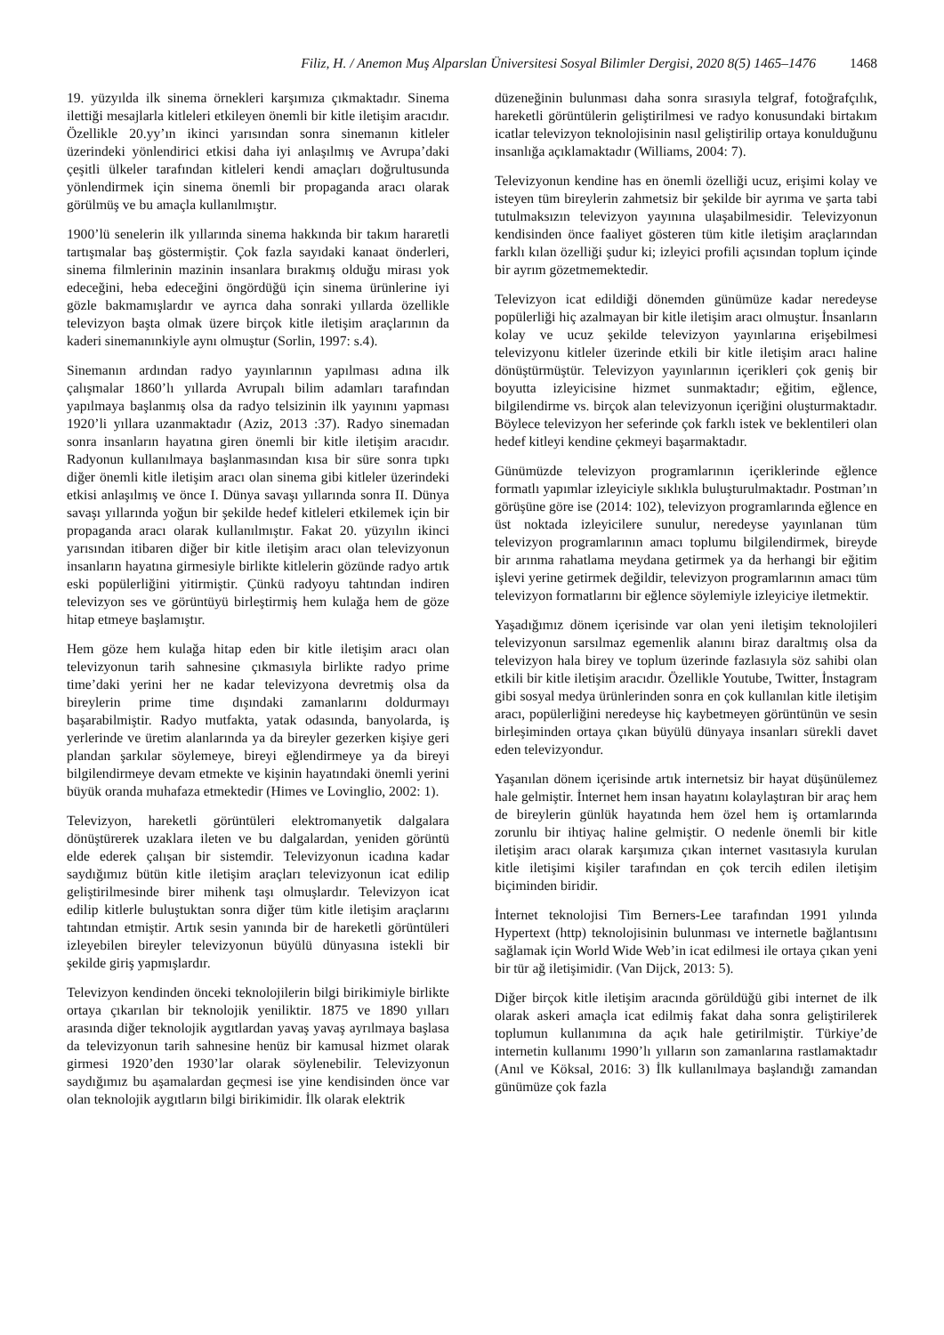Filiz, H. / Anemon Muş Alparslan Üniversitesi Sosyal Bilimler Dergisi, 2020 8(5) 1465–1476 1468
19. yüzyılda ilk sinema örnekleri karşımıza çıkmaktadır. Sinema ilettiği mesajlarla kitleleri etkileyen önemli bir kitle iletişim aracıdır. Özellikle 20.yy’ın ikinci yarısından sonra sinemanın kitleler üzerindeki yönlendirici etkisi daha iyi anlaşılmış ve Avrupa’daki çeşitli ülkeler tarafından kitleleri kendi amaçları doğrultusunda yönlendirmek için sinema önemli bir propaganda aracı olarak görülmüş ve bu amaçla kullanılmıştır.
1900’lü senelerin ilk yıllarında sinema hakkında bir takım hararetli tartışmalar baş göstermiştir. Çok fazla sayıdaki kanaat önderleri, sinema filmlerinin mazinin insanlara bırakmış olduğu mirası yok edeceğini, heba edeceğini öngördüğü için sinema ürünlerine iyi gözle bakmamışlardır ve ayrıca daha sonraki yıllarda özellikle televizyon başta olmak üzere birçok kitle iletişim araçlarının da kaderi sinemanınkiyle aynı olmuştur (Sorlin, 1997: s.4).
Sinemanın ardından radyo yayınlarının yapılması adına ilk çalışmalar 1860’lı yıllarda Avrupalı bilim adamları tarafından yapılmaya başlanmış olsa da radyo telsizinin ilk yayınını yapması 1920’li yıllara uzanmaktadır (Aziz, 2013 :37). Radyo sinemadan sonra insanların hayatına giren önemli bir kitle iletişim aracıdır. Radyonun kullanılmaya başlanmasından kısa bir süre sonra tıpkı diğer önemli kitle iletişim aracı olan sinema gibi kitleler üzerindeki etkisi anlaşılmış ve önce I. Dünya savaşı yıllarında sonra II. Dünya savaşı yıllarında yoğun bir şekilde hedef kitleleri etkilemek için bir propaganda aracı olarak kullanılmıştır. Fakat 20. yüzyılın ikinci yarısından itibaren diğer bir kitle iletişim aracı olan televizyonun insanların hayatına girmesiyle birlikte kitlelerin gözünde radyo artık eski popülerliğini yitirmiştir. Çünkü radyoyu tahtından indiren televizyon ses ve görüntüyü birleştirmiş hem kulağa hem de göze hitap etmeye başlamıştır.
Hem göze hem kulağa hitap eden bir kitle iletişim aracı olan televizyonun tarih sahnesine çıkmasıyla birlikte radyo prime time’daki yerini her ne kadar televizyona devretmiş olsa da bireylerin prime time dışındaki zamanlarını doldurmayı başarabilmiştir. Radyo mutfakta, yatak odasında, banyolarda, iş yerlerinde ve üretim alanlarında ya da bireyler gezerken kişiye geri plandan şarkılar söylemeye, bireyi eğlendirmeye ya da bireyi bilgilendirmeye devam etmekte ve kişinin hayatındaki önemli yerini büyük oranda muhafaza etmektedir (Himes ve Lovinglio, 2002: 1).
Televizyon, hareketli görüntüleri elektromanyetik dalgalara dönüştürerek uzaklara ileten ve bu dalgalardan, yeniden görüntü elde ederek çalışan bir sistemdir. Televizyonun icadına kadar saydığımız bütün kitle iletişim araçları televizyonun icat edilip geliştirilmesinde birer mihenk taşı olmuşlardır. Televizyon icat edilip kitlerle buluştuktan sonra diğer tüm kitle iletişim araçlarını tahtından etmiştir. Artık sesin yanında bir de hareketli görüntüleri izleyebilen bireyler televizyonun büyülü dünyasına istekli bir şekilde giriş yapmışlardır.
Televizyon kendinden önceki teknolojilerin bilgi birikimiyle birlikte ortaya çıkarılan bir teknolojik yeniliktir. 1875 ve 1890 yılları arasında diğer teknolojik aygıtlardan yavaş yavaş ayrılmaya başlasa da televizyonun tarih sahnesine henüz bir kamusal hizmet olarak girmesi 1920’den 1930’lar olarak söylenebilir. Televizyonun saydığımız bu aşamalardan geçmesi ise yine kendisinden önce var olan teknolojik aygıtların bilgi birikimidir. İlk olarak elektrik
düzeneğinin bulunması daha sonra sırasıyla telgraf, fotoğrafçılık, hareketli görüntülerin geliştirilmesi ve radyo konusundaki birtakım icatlar televizyon teknolojisinin nasıl geliştirilip ortaya konulduğunu insanlığa açıklamaktadır (Williams, 2004: 7).
Televizyonun kendine has en önemli özelliği ucuz, erişimi kolay ve isteyen tüm bireylerin zahmetsiz bir şekilde bir ayrıma ve şarta tabi tutulmaksızın televizyon yayınına ulaşabilmesidir. Televizyonun kendisinden önce faaliyet gösteren tüm kitle iletişim araçlarından farklı kılan özelliği şudur ki; izleyici profili açısından toplum içinde bir ayrım gözetmemektedir.
Televizyon icat edildiği dönemden günümüze kadar neredeyse popülerliği hiç azalmayan bir kitle iletişim aracı olmuştur. İnsanların kolay ve ucuz şekilde televizyon yayınlarına erişebilmesi televizyonu kitleler üzerinde etkili bir kitle iletişim aracı haline dönüştürmüştür. Televizyon yayınlarının içerikleri çok geniş bir boyutta izleyicisine hizmet sunmaktadır; eğitim, eğlence, bilgilendirme vs. birçok alan televizyonun içeriğini oluşturmaktadır. Böylece televizyon her seferinde çok farklı istek ve beklentileri olan hedef kitleyi kendine çekmeyi başarmaktadır.
Günümüzde televizyon programlarının içeriklerinde eğlence formatlı yapımlar izleyiciyle sıklıkla buluşturulmaktadır. Postman’ın görüşüne göre ise (2014: 102), televizyon programlarında eğlence en üst noktada izleyicilere sunulur, neredeyse yayınlanan tüm televizyon programlarının amacı toplumu bilgilendirmek, bireyde bir arınma rahatlama meydana getirmek ya da herhangi bir eğitim işlevi yerine getirmek değildir, televizyon programlarının amacı tüm televizyon formatlarını bir eğlence söylemiyle izleyiciye iletmektir.
Yaşadığımız dönem içerisinde var olan yeni iletişim teknolojileri televizyonun sarsılmaz egemenlik alanını biraz daraltmış olsa da televizyon hala birey ve toplum üzerinde fazlasıyla söz sahibi olan etkili bir kitle iletişim aracıdır. Özellikle Youtube, Twitter, İnstagram gibi sosyal medya ürünlerinden sonra en çok kullanılan kitle iletişim aracı, popülerliğini neredeyse hiç kaybetmeyen görüntünün ve sesin birleşiminden ortaya çıkan büyülü dünyaya insanları sürekli davet eden televizyondur.
Yaşanılan dönem içerisinde artık internetsiz bir hayat düşünülemez hale gelmiştir. İnternet hem insan hayatını kolaylaştıran bir araç hem de bireylerin günlük hayatında hem özel hem iş ortamlarında zorunlu bir ihtiyaç haline gelmiştir. O nedenle önemli bir kitle iletişim aracı olarak karşımıza çıkan internet vasıtasıyla kurulan kitle iletişimi kişiler tarafından en çok tercih edilen iletişim biçiminden biridir.
İnternet teknolojisi Tim Berners-Lee tarafından 1991 yılında Hypertext (http) teknolojisinin bulunması ve internetle bağlantısını sağlamak için World Wide Web’in icat edilmesi ile ortaya çıkan yeni bir tür ağ iletişimidir. (Van Dijck, 2013: 5).
Diğer birçok kitle iletişim aracında görüldüğü gibi internet de ilk olarak askeri amaçla icat edilmiş fakat daha sonra geliştirilerek toplumun kullanımına da açık hale getirilmiştir. Türkiye’de internetin kullanımı 1990’lı yılların son zamanlarına rastlamaktadır (Anıl ve Köksal, 2016: 3) İlk kullanılmaya başlandığı zamandan günümüze çok fazla